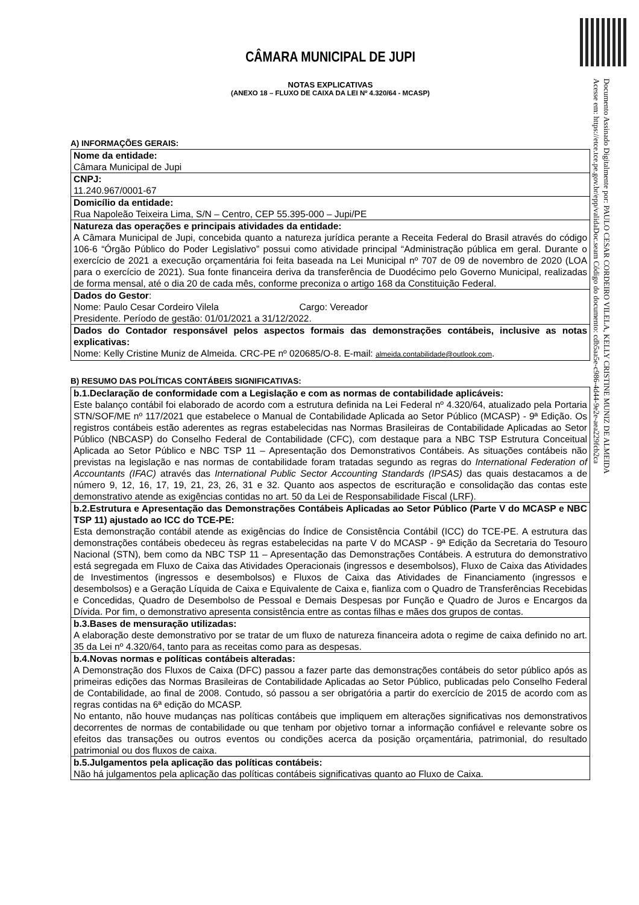Documento Assinado Digitalmente por: PAULO CESAR CORDEIRO VILELA, KELLY CRISTINE MUNIZ DE ALMEIDA
Acesse em: https://etce.tce.pe.gov.br/epp/validaDoc.seam Código do documento: cdb5aa5e-c986-4d44-9e2e-aea229fcb2ca
CÂMARA MUNICIPAL DE JUPI
NOTAS EXPLICATIVAS
(ANEXO 18 – FLUXO DE CAIXA DA LEI Nº 4.320/64 - MCASP)
A) INFORMAÇÕES GERAIS:
| Nome da entidade: Câmara Municipal de Jupi |
| CNPJ: 11.240.967/0001-67 |
| Domicílio da entidade: Rua Napoleão Teixeira Lima, S/N – Centro, CEP 55.395-000 – Jupi/PE |
| Natureza das operações e principais atividades da entidade: A Câmara Municipal de Jupi, concebida quanto a natureza jurídica perante a Receita Federal do Brasil através do código 106-6 “Órgão Público do Poder Legislativo” possui como atividade principal “Administração pública em geral. Durante o exercício de 2021 a execução orçamentária foi feita baseada na Lei Municipal nº 707 de 09 de novembro de 2020 (LOA para o exercício de 2021). Sua fonte financeira deriva da transferência de Duodécimo pelo Governo Municipal, realizadas de forma mensal, até o dia 20 de cada mês, conforme preconiza o artigo 168 da Constituição Federal. |
| Dados do Gestor : Nome: Paulo Cesar Cordeiro Vilela Cargo: Vereador Presidente. Período de gestão: 01/01/2021 a 31/12/2022. |
| Dados do Contador responsável pelos aspectos formais das demonstrações contábeis, inclusive as notas explicativas: Nome: Kelly Cristine Muniz de Almeida. CRC-PE nº 020685/O-8. E-mail: almeida.contabilidade@outlook.com . |
B) RESUMO DAS POLÍTICAS CONTÁBEIS SIGNIFICATIVAS:
| b.1.Declaração de conformidade com a Legislação e com as normas de contabilidade aplicáveis: Este balanço contábil foi elaborado de acordo com a estrutura definida na Lei Federal nº 4.320/64, atualizado pela Portaria STN/SOF/ME nº 117/2021 que estabelece o Manual de Contabilidade Aplicada ao Setor Público (MCASP) - 9ª Edição. Os registros contábeis estão aderentes as regras estabelecidas nas Normas Brasileiras de Contabilidade Aplicadas ao Setor Público (NBCASP) do Conselho Federal de Contabilidade (CFC), com destaque para a NBC TSP Estrutura Conceitual Aplicada ao Setor Público e NBC TSP 11 – Apresentação dos Demonstrativos Contábeis. As situações contábeis não previstas na legislação e nas normas de contabilidade foram tratadas segundo as regras do International Federation of Accountants (IFAC) através das International Public Sector Accounting Standards (IPSAS) das quais destacamos a de número 9, 12, 16, 17, 19, 21, 23, 26, 31 e 32. Quanto aos aspectos de escrituração e consolidação das contas este demonstrativo atende as exigências contidas no art. 50 da Lei de Responsabilidade Fiscal (LRF). |
| b.2.Estrutura e Apresentação das Demonstrações Contábeis Aplicadas ao Setor Público (Parte V do MCASP e NBC TSP 11) ajustado ao ICC do TCE-PE: Esta demonstração contábil atende as exigências do Índice de Consistência Contábil (ICC) do TCE-PE. A estrutura das demonstrações contábeis obedeceu às regras estabelecidas na parte V do MCASP - 9ª Edição da Secretaria do Tesouro Nacional (STN), bem como da NBC TSP 11 – Apresentação das Demonstrações Contábeis. A estrutura do demonstrativo está segregada em Fluxo de Caixa das Atividades Operacionais (ingressos e desembolsos), Fluxo de Caixa das Atividades de Investimentos (ingressos e desembolsos) e Fluxos de Caixa das Atividades de Financiamento (ingressos e desembolsos) e a Geração Líquida de Caixa e Equivalente de Caixa e, fianliza com o Quadro de Transferências Recebidas e Concedidas, Quadro de Desembolso de Pessoal e Demais Despesas por Função e Quadro de Juros e Encargos da Dívida. Por fim, o demonstrativo apresenta consistência entre as contas filhas e mães dos grupos de contas. |
| b.3.Bases de mensuração utilizadas: A elaboração deste demonstrativo por se tratar de um fluxo de natureza financeira adota o regime de caixa definido no art. 35 da Lei nº 4.320/64, tanto para as receitas como para as despesas. |
| b.4.Novas normas e políticas contábeis alteradas: A Demonstração dos Fluxos de Caixa (DFC) passou a fazer parte das demonstrações contábeis do setor público após as primeiras edições das Normas Brasileiras de Contabilidade Aplicadas ao Setor Público, publicadas pelo Conselho Federal de Contabilidade, ao final de 2008. Contudo, só passou a ser obrigatória a partir do exercício de 2015 de acordo com as regras contidas na 6ª edição do MCASP. No entanto, não houve mudanças nas políticas contábeis que impliquem em alterações significativas nos demonstrativos decorrentes de normas de contabilidade ou que tenham por objetivo tornar a informação confiável e relevante sobre os efeitos das transações ou outros eventos ou condições acerca da posição orçamentária, patrimonial, do resultado patrimonial ou dos fluxos de caixa. |
| b.5.Julgamentos pela aplicação das políticas contábeis: Não há julgamentos pela aplicação das políticas contábeis significativas quanto ao Fluxo de Caixa. |